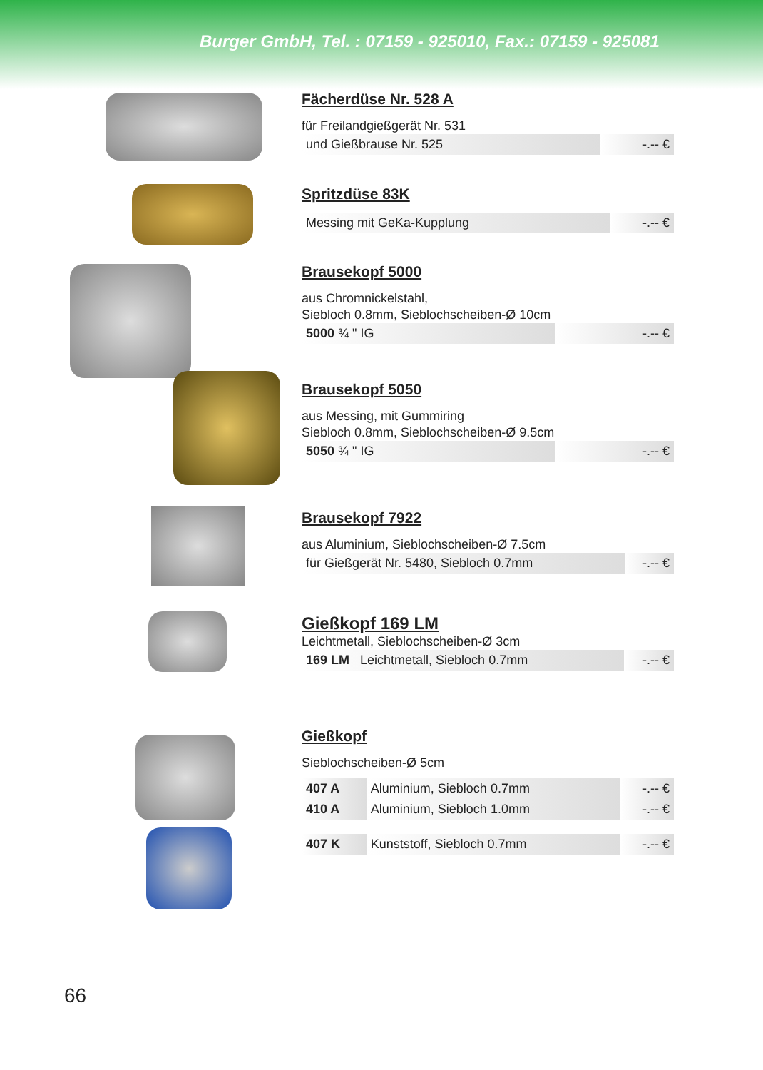Burger GmbH, Tel. : 07159 - 925010, Fax.: 07159 - 925081
Fächerdüse Nr. 528 A
für Freilandgießgerät Nr. 531
| und Gießbrause Nr. 525 | -.-- € |
Spritzdüse 83K
| Messing mit GeKa-Kupplung | -.-- € |
Brausekopf 5000
aus Chromnickelstahl,
Siebloch 0.8mm, Sieblochscheiben-Ø 10cm
| 5000 ¾ " IG | -.-- € |
Brausekopf 5050
aus Messing, mit Gummiring
Siebloch 0.8mm, Sieblochscheiben-Ø 9.5cm
| 5050 ¾ " IG | -.-- € |
Brausekopf 7922
aus Aluminium, Sieblochscheiben-Ø 7.5cm
| für Gießgerät Nr. 5480, Siebloch 0.7mm | -.-- € |
Gießkopf 169 LM
Leichtmetall, Sieblochscheiben-Ø 3cm
| 169 LM Leichtmetall, Siebloch 0.7mm | -.-- € |
Gießkopf
Sieblochscheiben-Ø 5cm
| 407 A | Aluminium, Siebloch 0.7mm | -.-- € |
| 410 A | Aluminium, Siebloch 1.0mm | -.-- € |
| 407 K | Kunststoff, Siebloch 0.7mm | -.-- € |
66